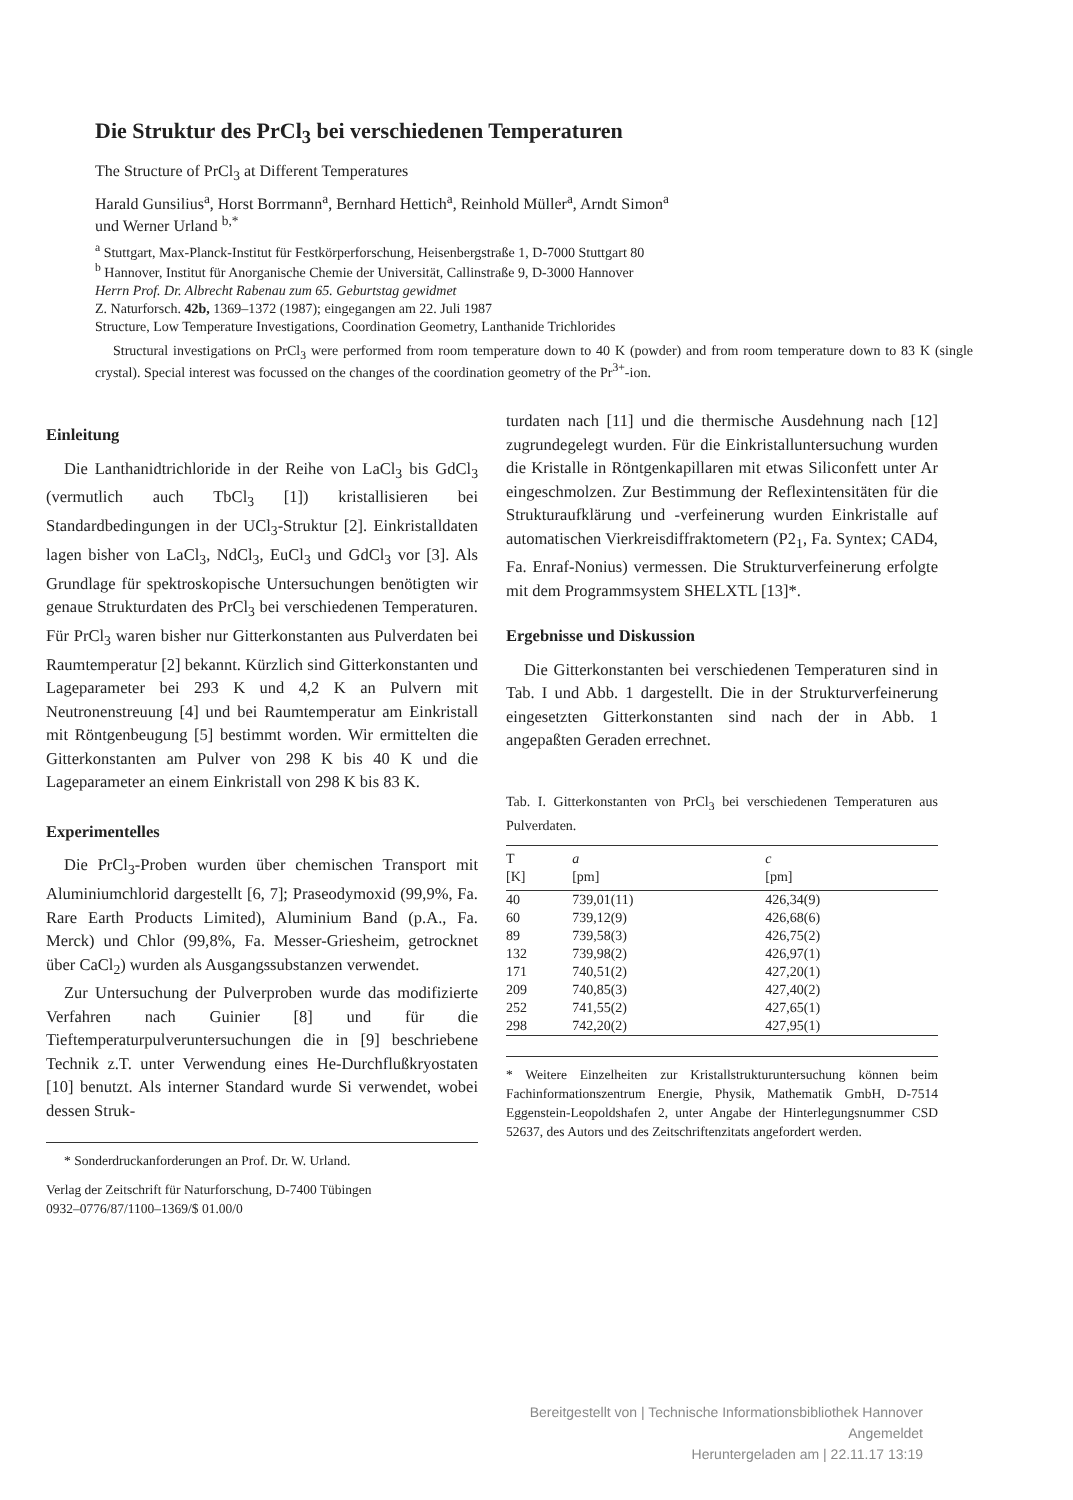Die Struktur des PrCl<sub>3</sub> bei verschiedenen Temperaturen
The Structure of PrCl<sub>3</sub> at Different Temperatures
Harald Gunsilius<sup>a</sup>, Horst Borrmann<sup>a</sup>, Bernhard Hettich<sup>a</sup>, Reinhold Müller<sup>a</sup>, Arndt Simon<sup>a</sup>
und Werner Urland <sup>b,*</sup>
<sup>a</sup> Stuttgart, Max-Planck-Institut für Festkörperforschung, Heisenbergstraße 1, D-7000 Stuttgart 80
<sup>b</sup> Hannover, Institut für Anorganische Chemie der Universität, Callinstraße 9, D-3000 Hannover
Herrn Prof. Dr. Albrecht Rabenau zum 65. Geburtstag gewidmet
Z. Naturforsch. 42b, 1369–1372 (1987); eingegangen am 22. Juli 1987
Structure, Low Temperature Investigations, Coordination Geometry, Lanthanide Trichlorides
Structural investigations on PrCl<sub>3</sub> were performed from room temperature down to 40 K (powder) and from room temperature down to 83 K (single crystal). Special interest was focussed on the changes of the coordination geometry of the Pr<sup>3+</sup>-ion.
Einleitung
Die Lanthanidtrichloride in der Reihe von LaCl<sub>3</sub> bis GdCl<sub>3</sub> (vermutlich auch TbCl<sub>3</sub> [1]) kristallisieren bei Standardbedingungen in der UCl<sub>3</sub>-Struktur [2]. Einkristalldaten lagen bisher von LaCl<sub>3</sub>, NdCl<sub>3</sub>, EuCl<sub>3</sub> und GdCl<sub>3</sub> vor [3]. Als Grundlage für spektroskopische Untersuchungen benötigten wir genaue Strukturdaten des PrCl<sub>3</sub> bei verschiedenen Temperaturen. Für PrCl<sub>3</sub> waren bisher nur Gitterkonstanten aus Pulverdaten bei Raumtemperatur [2] bekannt. Kürzlich sind Gitterkonstanten und Lageparameter bei 293 K und 4,2 K an Pulvern mit Neutronenstreuung [4] und bei Raumtemperatur am Einkristall mit Röntgenbeugung [5] bestimmt worden. Wir ermittelten die Gitterkonstanten am Pulver von 298 K bis 40 K und die Lageparameter an einem Einkristall von 298 K bis 83 K.
Experimentelles
Die PrCl<sub>3</sub>-Proben wurden über chemischen Transport mit Aluminiumchlorid dargestellt [6, 7]; Praseodymoxid (99,9%, Fa. Rare Earth Products Limited), Aluminium Band (p.A., Fa. Merck) und Chlor (99,8%, Fa. Messer-Griesheim, getrocknet über CaCl<sub>2</sub>) wurden als Ausgangssubstanzen verwendet.
Zur Untersuchung der Pulverproben wurde das modifizierte Verfahren nach Guinier [8] und für die Tieftemperaturpulveruntersuchungen die in [9] beschriebene Technik z.T. unter Verwendung eines He-Durchflußkryostaten [10] benutzt. Als interner Standard wurde Si verwendet, wobei dessen Struk-
* Sonderdruckanforderungen an Prof. Dr. W. Urland.
Verlag der Zeitschrift für Naturforschung, D-7400 Tübingen
0932–0776/87/1100–1369/$ 01.00/0
turdaten nach [11] und die thermische Ausdehnung nach [12] zugrundegelegt wurden. Für die Einkristalluntersuchung wurden die Kristalle in Röntgenkapillaren mit etwas Siliconfett unter Ar eingeschmolzen. Zur Bestimmung der Reflexintensitäten für die Strukturaufklärung und -verfeinerung wurden Einkristalle auf automatischen Vierkreisdiffraktometern (P2<sub>1</sub>, Fa. Syntex; CAD4, Fa. Enraf-Nonius) vermessen. Die Strukturverfeinerung erfolgte mit dem Programmsystem SHELXTL [13]*.
Ergebnisse und Diskussion
Die Gitterkonstanten bei verschiedenen Temperaturen sind in Tab. I und Abb. 1 dargestellt. Die in der Strukturverfeinerung eingesetzten Gitterkonstanten sind nach der in Abb. 1 angepaßten Geraden errechnet.
Tab. I. Gitterkonstanten von PrCl<sub>3</sub> bei verschiedenen Temperaturen aus Pulverdaten.
| T [K] | a [pm] | c [pm] |
| --- | --- | --- |
| 40 | 739,01(11) | 426,34(9) |
| 60 | 739,12(9) | 426,68(6) |
| 89 | 739,58(3) | 426,75(2) |
| 132 | 739,98(2) | 426,97(1) |
| 171 | 740,51(2) | 427,20(1) |
| 209 | 740,85(3) | 427,40(2) |
| 252 | 741,55(2) | 427,65(1) |
| 298 | 742,20(2) | 427,95(1) |
* Weitere Einzelheiten zur Kristallstrukturuntersuchung können beim Fachinformationszentrum Energie, Physik, Mathematik GmbH, D-7514 Eggenstein-Leopoldshafen 2, unter Angabe der Hinterlegungsnummer CSD 52637, des Autors und des Zeitschriftenzitats angefordert werden.
Bereitgestellt von | Technische Informationsbibliothek Hannover
Angemeldet
Heruntergeladen am | 22.11.17 13:19